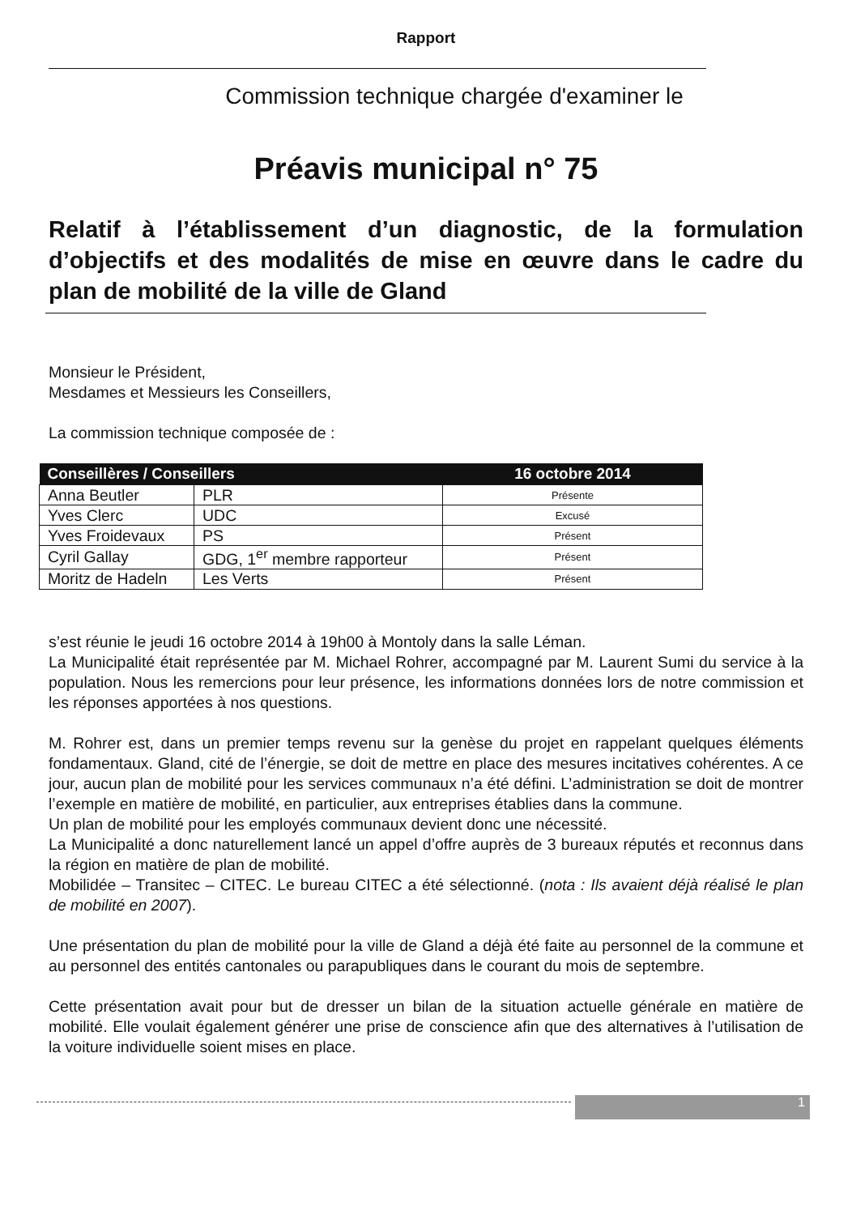Rapport
Commission technique chargée d'examiner le
Préavis municipal n° 75
Relatif à l’établissement d’un diagnostic, de la formulation d’objectifs et des modalités de mise en œuvre dans le cadre du plan de mobilité de la ville de Gland
Monsieur le Président,
Mesdames et Messieurs les Conseillers,
La commission technique composée de :
| Conseillères / Conseillers | | 16 octobre 2014 |
| --- | --- | --- |
| Anna Beutler | PLR | Présente |
| Yves Clerc | UDC | Excusé |
| Yves Froidevaux | PS | Présent |
| Cyril Gallay | GDG, 1<sup>er</sup> membre rapporteur | Présent |
| Moritz de Hadeln | Les Verts | Présent |
s’est réunie le jeudi 16 octobre 2014 à 19h00 à Montoly dans la salle Léman.
La Municipalité était représentée par M. Michael Rohrer, accompagné par M. Laurent Sumi du service à la population. Nous les remercions pour leur présence, les informations données lors de notre commission et les réponses apportées à nos questions.
M. Rohrer est, dans un premier temps revenu sur la genèse du projet en rappelant quelques éléments fondamentaux. Gland, cité de l’énergie, se doit de mettre en place des mesures incitatives cohérentes. A ce jour, aucun plan de mobilité pour les services communaux n’a été défini. L’administration se doit de montrer l’exemple en matière de mobilité, en particulier, aux entreprises établies dans la commune.
Un plan de mobilité pour les employés communaux devient donc une nécessité.
La Municipalité a donc naturellement lancé un appel d’offre auprès de 3 bureaux réputés et reconnus dans la région en matière de plan de mobilité.
Mobilidée – Transitec – CITEC. Le bureau CITEC a été sélectionné. (nota : Ils avaient déjà réalisé le plan de mobilité en 2007).
Une présentation du plan de mobilité pour la ville de Gland a déjà été faite au personnel de la commune et au personnel des entités cantonales ou parapubliques dans le courant du mois de septembre.
Cette présentation avait pour but de dresser un bilan de la situation actuelle générale en matière de mobilité. Elle voulait également générer une prise de conscience afin que des alternatives à l’utilisation de la voiture individuelle soient mises en place.
1